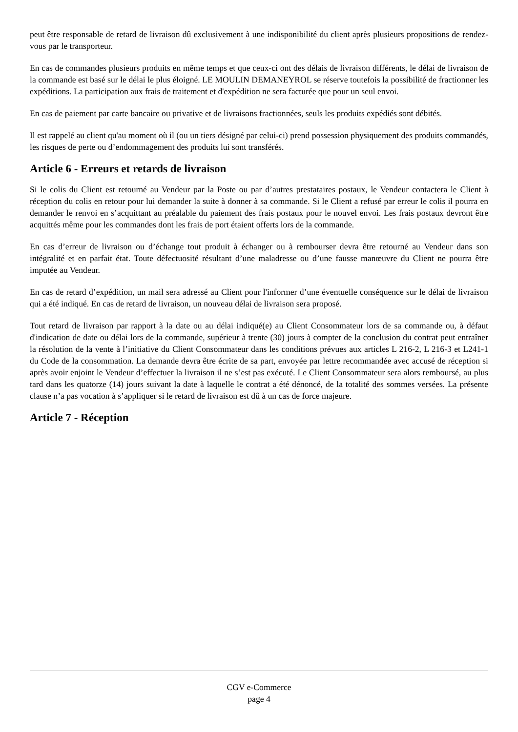peut être responsable de retard de livraison dû exclusivement à une indisponibilité du client après plusieurs propositions de rendez-vous par le transporteur.
En cas de commandes plusieurs produits en même temps et que ceux-ci ont des délais de livraison différents, le délai de livraison de la commande est basé sur le délai le plus éloigné. LE MOULIN DEMANEYROL se réserve toutefois la possibilité de fractionner les expéditions. La participation aux frais de traitement et d'expédition ne sera facturée que pour un seul envoi.
En cas de paiement par carte bancaire ou privative et de livraisons fractionnées, seuls les produits expédiés sont débités.
Il est rappelé au client qu'au moment où il (ou un tiers désigné par celui-ci) prend possession physiquement des produits commandés, les risques de perte ou d’endommagement des produits lui sont transférés.
Article 6 - Erreurs et retards de livraison
Si le colis du Client est retourné au Vendeur par la Poste ou par d’autres prestataires postaux, le Vendeur contactera le Client à réception du colis en retour pour lui demander la suite à donner à sa commande. Si le Client a refusé par erreur le colis il pourra en demander le renvoi en s’acquittant au préalable du paiement des frais postaux pour le nouvel envoi. Les frais postaux devront être acquittés même pour les commandes dont les frais de port étaient offerts lors de la commande.
En cas d’erreur de livraison ou d’échange tout produit à échanger ou à rembourser devra être retourné au Vendeur dans son intégralité et en parfait état. Toute défectuosité résultant d’une maladresse ou d’une fausse manœuvre du Client ne pourra être imputée au Vendeur.
En cas de retard d’expédition, un mail sera adressé au Client pour l'informer d’une éventuelle conséquence sur le délai de livraison qui a été indiqué. En cas de retard de livraison, un nouveau délai de livraison sera proposé.
Tout retard de livraison par rapport à la date ou au délai indiqué(e) au Client Consommateur lors de sa commande ou, à défaut d'indication de date ou délai lors de la commande, supérieur à trente (30) jours à compter de la conclusion du contrat peut entraîner la résolution de la vente à l’initiative du Client Consommateur dans les conditions prévues aux articles L 216-2, L 216-3 et L241-1 du Code de la consommation. La demande devra être écrite de sa part, envoyée par lettre recommandée avec accusé de réception si après avoir enjoint le Vendeur d’effectuer la livraison il ne s’est pas exécuté. Le Client Consommateur sera alors remboursé, au plus tard dans les quatorze (14) jours suivant la date à laquelle le contrat a été dénoncé, de la totalité des sommes versées. La présente clause n’a pas vocation à s’appliquer si le retard de livraison est dû à un cas de force majeure.
Article 7 - Réception
CGV e-Commerce
page 4